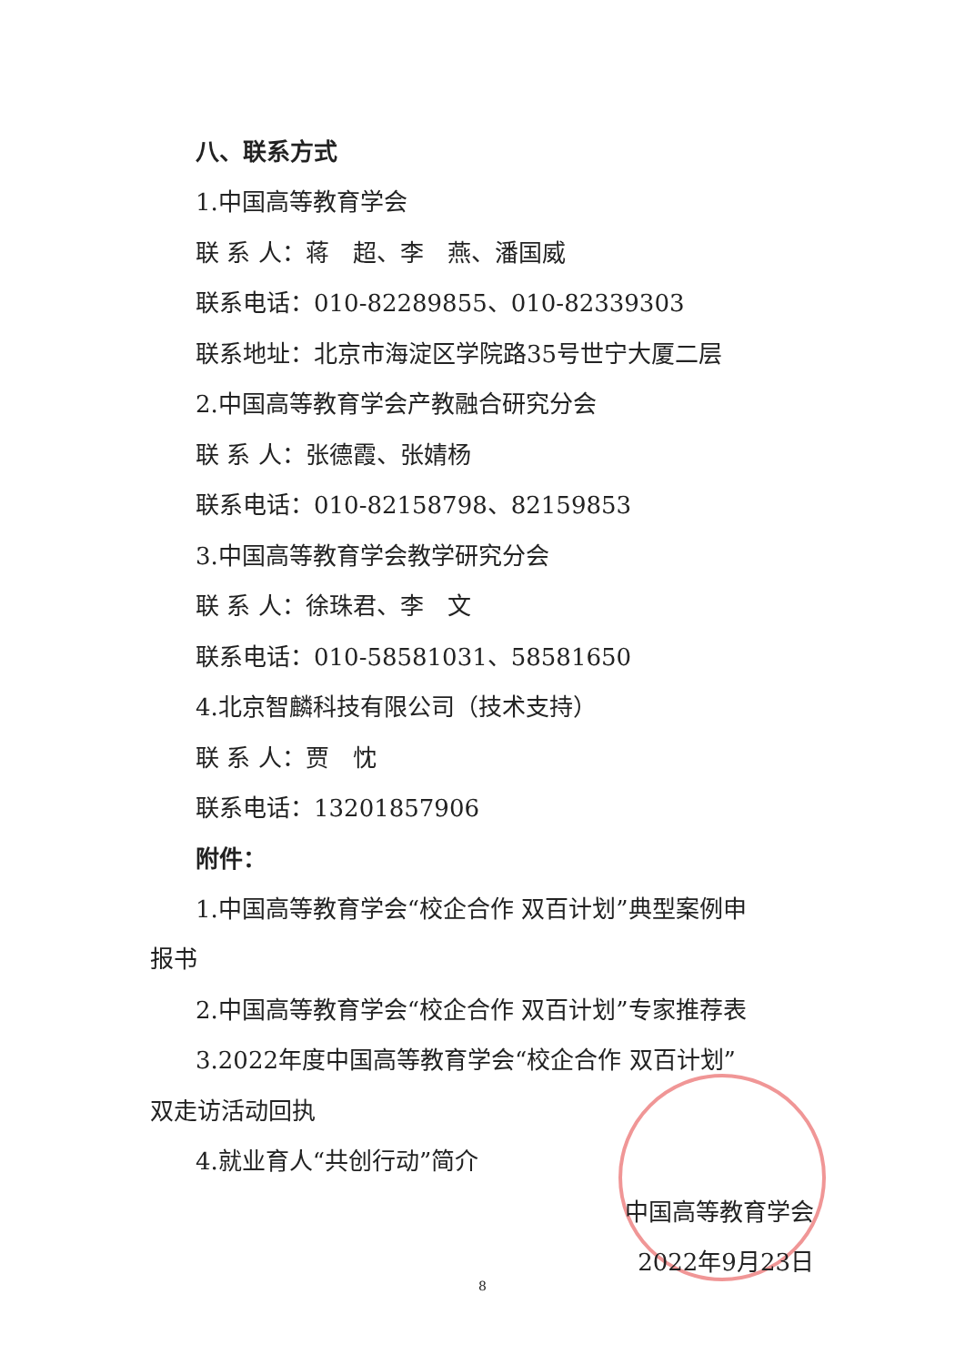八、联系方式
1.中国高等教育学会
联 系 人：蒋　超、李　燕、潘国威
联系电话：010-82289855、010-82339303
联系地址：北京市海淀区学院路35号世宁大厦二层
2.中国高等教育学会产教融合研究分会
联 系 人：张德霞、张婧杨
联系电话：010-82158798、82159853
3.中国高等教育学会教学研究分会
联 系 人：徐珠君、李　文
联系电话：010-58581031、58581650
4.北京智麟科技有限公司（技术支持）
联 系 人：贾　忱
联系电话：13201857906
附件：
1.中国高等教育学会“校企合作 双百计划”典型案例申
报书
2.中国高等教育学会“校企合作 双百计划”专家推荐表
3.2022年度中国高等教育学会“校企合作 双百计划”
双走访活动回执
4.就业育人“共创行动”简介
中国高等教育学会
2022年9月23日
8